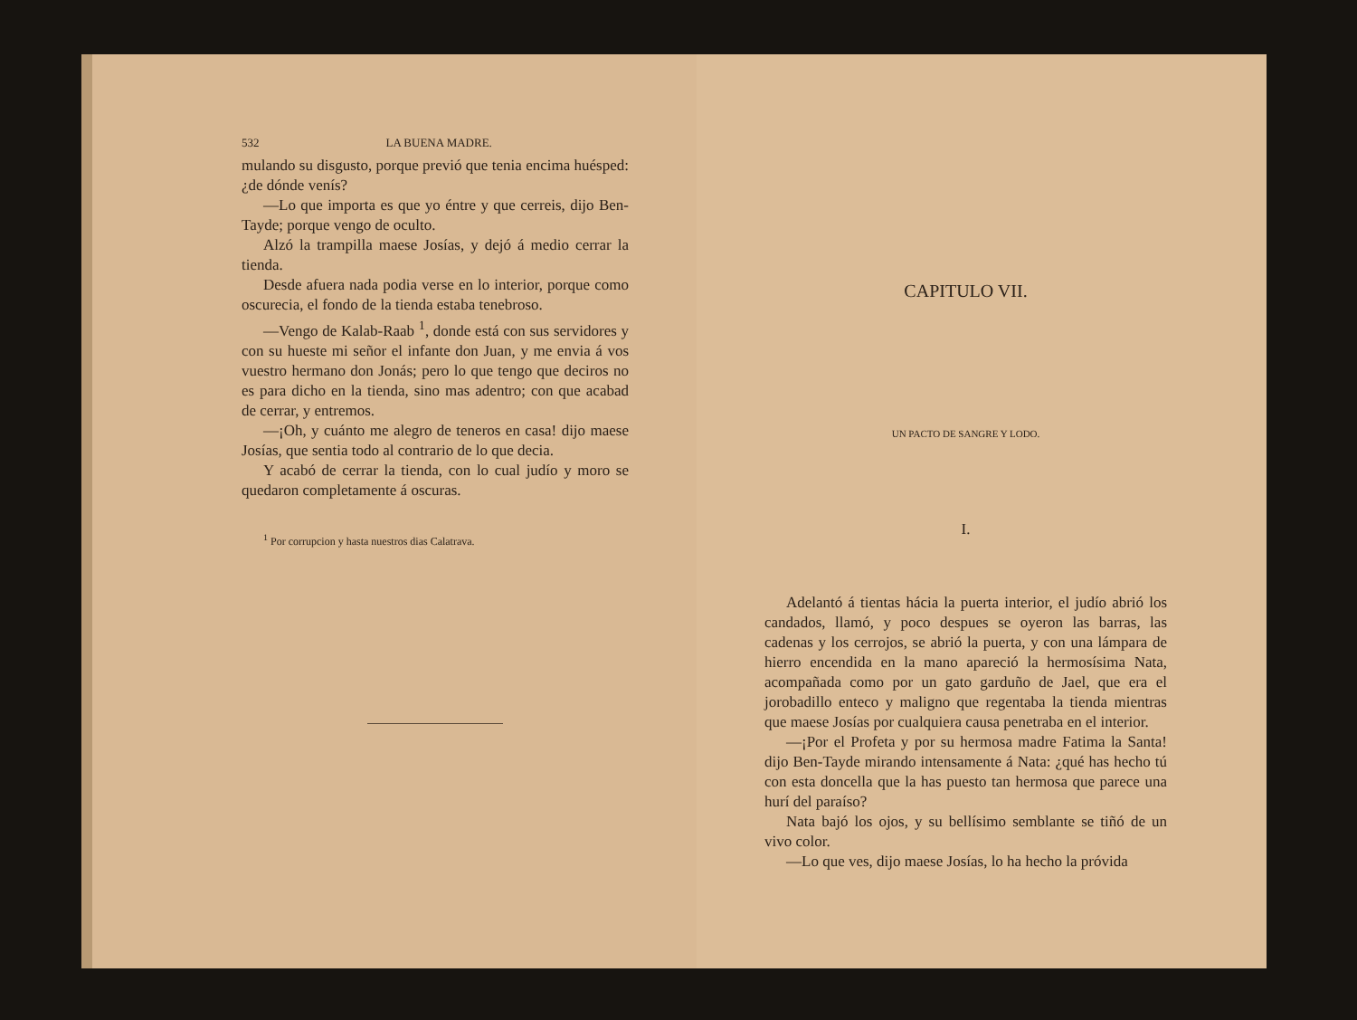532 LA BUENA MADRE.
mulando su disgusto, porque previó que tenia encima huésped: ¿de dónde venís?
—Lo que importa es que yo éntre y que cerreis, dijo Ben-Tayde; porque vengo de oculto.
Alzó la trampilla maese Josías, y dejó á medio cerrar la tienda.
Desde afuera nada podia verse en lo interior, porque como oscurecia, el fondo de la tienda estaba tenebroso.
—Vengo de Kalab-Raab <sup>1</sup>, donde está con sus servidores y con su hueste mi señor el infante don Juan, y me envia á vos vuestro hermano don Jonás; pero lo que tengo que deciros no es para dicho en la tienda, sino mas adentro; con que acabad de cerrar, y entremos.
—¡Oh, y cuánto me alegro de teneros en casa! dijo maese Josías, que sentia todo al contrario de lo que decia.
Y acabó de cerrar la tienda, con lo cual judío y moro se quedaron completamente á oscuras.
<sup>1</sup> Por corrupcion y hasta nuestros dias Calatrava.
CAPITULO VII.
UN PACTO DE SANGRE Y LODO.
I.
Adelantó á tientas hácia la puerta interior, el judío abrió los candados, llamó, y poco despues se oyeron las barras, las cadenas y los cerrojos, se abrió la puerta, y con una lámpara de hierro encendida en la mano apareció la hermosísima Nata, acompañada como por un gato garduño de Jael, que era el jorobadillo enteco y maligno que regentaba la tienda mientras que maese Josías por cualquiera causa penetraba en el interior.
—¡Por el Profeta y por su hermosa madre Fatima la Santa! dijo Ben-Tayde mirando intensamente á Nata: ¿qué has hecho tú con esta doncella que la has puesto tan hermosa que parece una hurí del paraíso?
Nata bajó los ojos, y su bellísimo semblante se tiñó de un vivo color.
—Lo que ves, dijo maese Josías, lo ha hecho la próvida